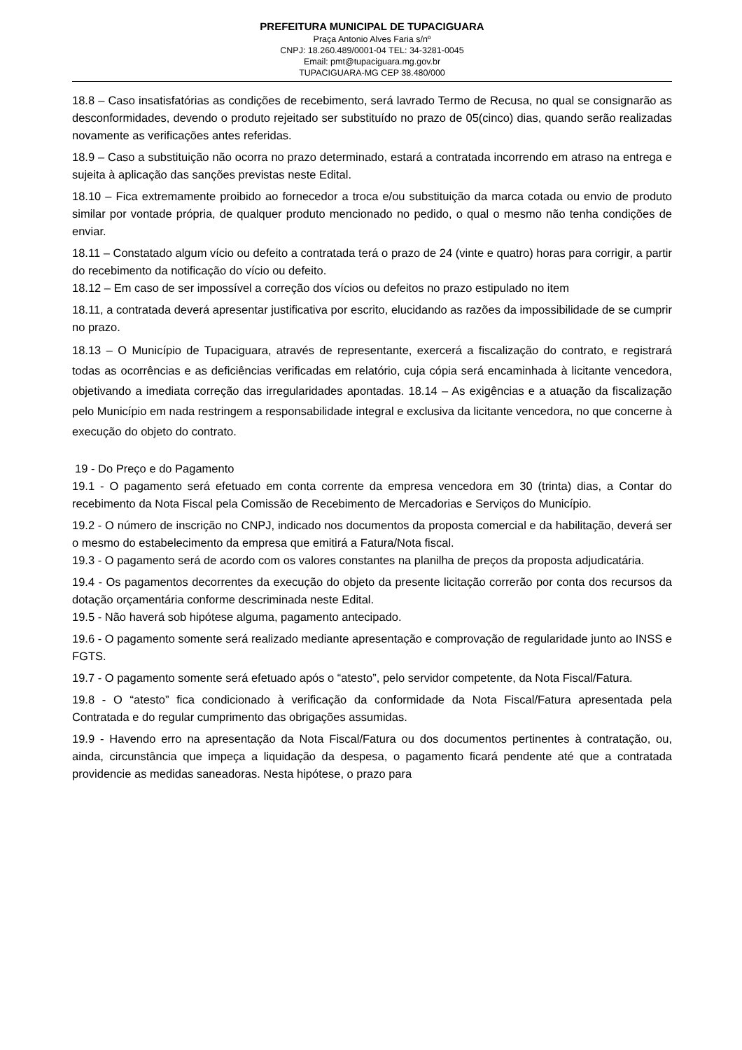PREFEITURA MUNICIPAL DE TUPACIGUARA
Praça Antonio Alves Faria s/nº
CNPJ: 18.260.489/0001-04 TEL: 34-3281-0045
Email: pmt@tupaciguara.mg.gov.br
TUPACIGUARA-MG CEP 38.480/000
18.8 – Caso insatisfatórias as condições de recebimento, será lavrado Termo de Recusa, no qual se consignarão as desconformidades, devendo o produto rejeitado ser substituído no prazo de 05(cinco) dias, quando serão realizadas novamente as verificações antes referidas.
18.9 – Caso a substituição não ocorra no prazo determinado, estará a contratada incorrendo em atraso na entrega e sujeita à aplicação das sanções previstas neste Edital.
18.10 – Fica extremamente proibido ao fornecedor a troca e/ou substituição da marca cotada ou envio de produto similar por vontade própria, de qualquer produto mencionado no pedido, o qual o mesmo não tenha condições de enviar.
18.11 – Constatado algum vício ou defeito a contratada terá o prazo de 24 (vinte e quatro) horas para corrigir, a partir do recebimento da notificação do vício ou defeito.
18.12 – Em caso de ser impossível a correção dos vícios ou defeitos no prazo estipulado no item
18.11, a contratada deverá apresentar justificativa por escrito, elucidando as razões da impossibilidade de se cumprir no prazo.
18.13 – O Município de Tupaciguara, através de representante, exercerá a fiscalização do contrato, e registrará todas as ocorrências e as deficiências verificadas em relatório, cuja cópia será encaminhada à licitante vencedora, objetivando a imediata correção das irregularidades apontadas. 18.14 – As exigências e a atuação da fiscalização pelo Município em nada restringem a responsabilidade integral e exclusiva da licitante vencedora, no que concerne à execução do objeto do contrato.
19 - Do Preço e do Pagamento
19.1 - O pagamento será efetuado em conta corrente da empresa vencedora em 30 (trinta) dias, a Contar do recebimento da Nota Fiscal pela Comissão de Recebimento de Mercadorias e Serviços do Município.
19.2 - O número de inscrição no CNPJ, indicado nos documentos da proposta comercial e da habilitação, deverá ser o mesmo do estabelecimento da empresa que emitirá a Fatura/Nota fiscal.
19.3 - O pagamento será de acordo com os valores constantes na planilha de preços da proposta adjudicatária.
19.4 - Os pagamentos decorrentes da execução do objeto da presente licitação correrão por conta dos recursos da dotação orçamentária conforme descriminada neste Edital.
19.5 - Não haverá sob hipótese alguma, pagamento antecipado.
19.6 - O pagamento somente será realizado mediante apresentação e comprovação de regularidade junto ao INSS e FGTS.
19.7 - O pagamento somente será efetuado após o “atesto”, pelo servidor competente, da Nota Fiscal/Fatura.
19.8 - O “atesto” fica condicionado à verificação da conformidade da Nota Fiscal/Fatura apresentada pela Contratada e do regular cumprimento das obrigações assumidas.
19.9 - Havendo erro na apresentação da Nota Fiscal/Fatura ou dos documentos pertinentes à contratação, ou, ainda, circunstância que impeça a liquidação da despesa, o pagamento ficará pendente até que a contratada providencie as medidas saneadoras. Nesta hipótese, o prazo para